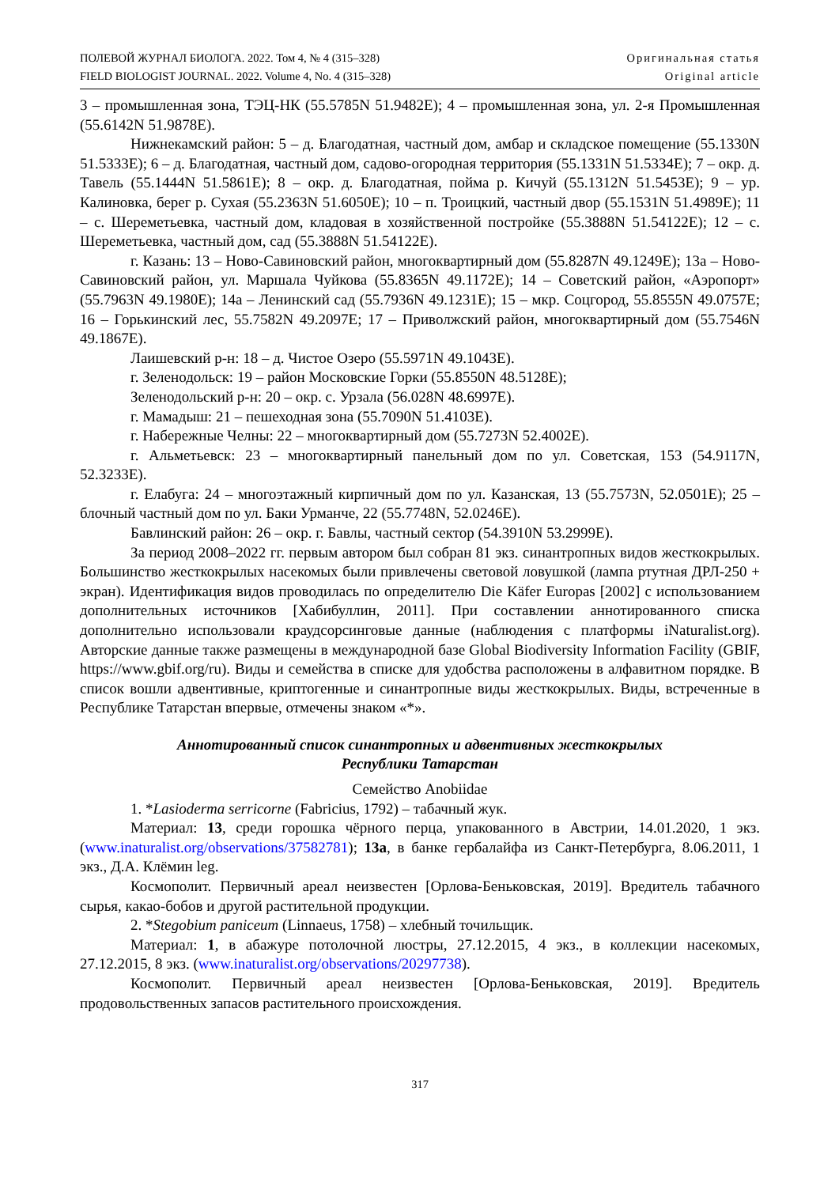ПОЛЕВОЙ ЖУРНАЛ БИОЛОГА. 2022. Том 4, № 4 (315–328)
FIELD BIOLOGIST JOURNAL. 2022. Volume 4, No. 4 (315–328)
Оригинальная статья
Original article
3 – промышленная зона, ТЭЦ-НК (55.5785N 51.9482E); 4 – промышленная зона, ул. 2-я Промышленная (55.6142N 51.9878E).
Нижнекамский район: 5 – д. Благодатная, частный дом, амбар и складское помещение (55.1330N 51.5333E); 6 – д. Благодатная, частный дом, садово-огородная территория (55.1331N 51.5334E); 7 – окр. д. Тавель (55.1444N 51.5861E); 8 – окр. д. Благодатная, пойма р. Кичуй (55.1312N 51.5453E); 9 – ур. Калиновка, берег р. Сухая (55.2363N 51.6050E); 10 – п. Троицкий, частный двор (55.1531N 51.4989E); 11 – с. Шереметьевка, частный дом, кладовая в хозяйственной постройке (55.3888N 51.54122E); 12 – с. Шереметьевка, частный дом, сад (55.3888N 51.54122E).
г. Казань: 13 – Ново-Савиновский район, многоквартирный дом (55.8287N 49.1249E); 13а – Ново-Савиновский район, ул. Маршала Чуйкова (55.8365N 49.1172E); 14 – Советский район, «Аэропорт» (55.7963N 49.1980E); 14а – Ленинский сад (55.7936N 49.1231E); 15 – мкр. Соцгород, 55.8555N 49.0757E; 16 – Горькинский лес, 55.7582N 49.2097E; 17 – Приволжский район, многоквартирный дом (55.7546N 49.1867E).
Лаишевский р-н: 18 – д. Чистое Озеро (55.5971N 49.1043E).
г. Зеленодольск: 19 – район Московские Горки (55.8550N 48.5128E);
Зеленодольский р-н: 20 – окр. с. Урзала (56.028N 48.6997E).
г. Мамадыш: 21 – пешеходная зона (55.7090N 51.4103E).
г. Набережные Челны: 22 – многоквартирный дом (55.7273N 52.4002E).
г. Альметьевск: 23 – многоквартирный панельный дом по ул. Советская, 153 (54.9117N, 52.3233E).
г. Елабуга: 24 – многоэтажный кирпичный дом по ул. Казанская, 13 (55.7573N, 52.0501E); 25 – блочный частный дом по ул. Баки Урманче, 22 (55.7748N, 52.0246E).
Бавлинский район: 26 – окр. г. Бавлы, частный сектор (54.3910N 53.2999E).
За период 2008–2022 гг. первым автором был собран 81 экз. синантропных видов жесткокрылых. Большинство жесткокрылых насекомых были привлечены световой ловушкой (лампа ртутная ДРЛ-250 + экран). Идентификация видов проводилась по определителю Die Käfer Europas [2002] с использованием дополнительных источников [Хабибуллин, 2011]. При составлении аннотированного списка дополнительно использовали краудсорсинговые данные (наблюдения с платформы iNaturalist.org). Авторские данные также размещены в международной базе Global Biodiversity Information Facility (GBIF, https://www.gbif.org/ru). Виды и семейства в списке для удобства расположены в алфавитном порядке. В список вошли адвентивные, криптогенные и синантропные виды жесткокрылых. Виды, встреченные в Республике Татарстан впервые, отмечены знаком «*».
Аннотированный список синантропных и адвентивных жесткокрылых
Республики Татарстан
Семейство Anobiidae
1. *Lasioderma serricorne (Fabricius, 1792) – табачный жук.
Материал: 13, среди горошка чёрного перца, упакованного в Австрии, 14.01.2020, 1 экз. (www.inaturalist.org/observations/37582781); 13а, в банке гербалайфа из Санкт-Петербурга, 8.06.2011, 1 экз., Д.А. Клёмин leg.
Космополит. Первичный ареал неизвестен [Орлова-Беньковская, 2019]. Вредитель табачного сырья, какао-бобов и другой растительной продукции.
2. *Stegobium paniceum (Linnaeus, 1758) – хлебный точильщик.
Материал: 1, в абажуре потолочной люстры, 27.12.2015, 4 экз., в коллекции насекомых, 27.12.2015, 8 экз. (www.inaturalist.org/observations/20297738).
Космополит. Первичный ареал неизвестен [Орлова-Беньковская, 2019]. Вредитель продовольственных запасов растительного происхождения.
317